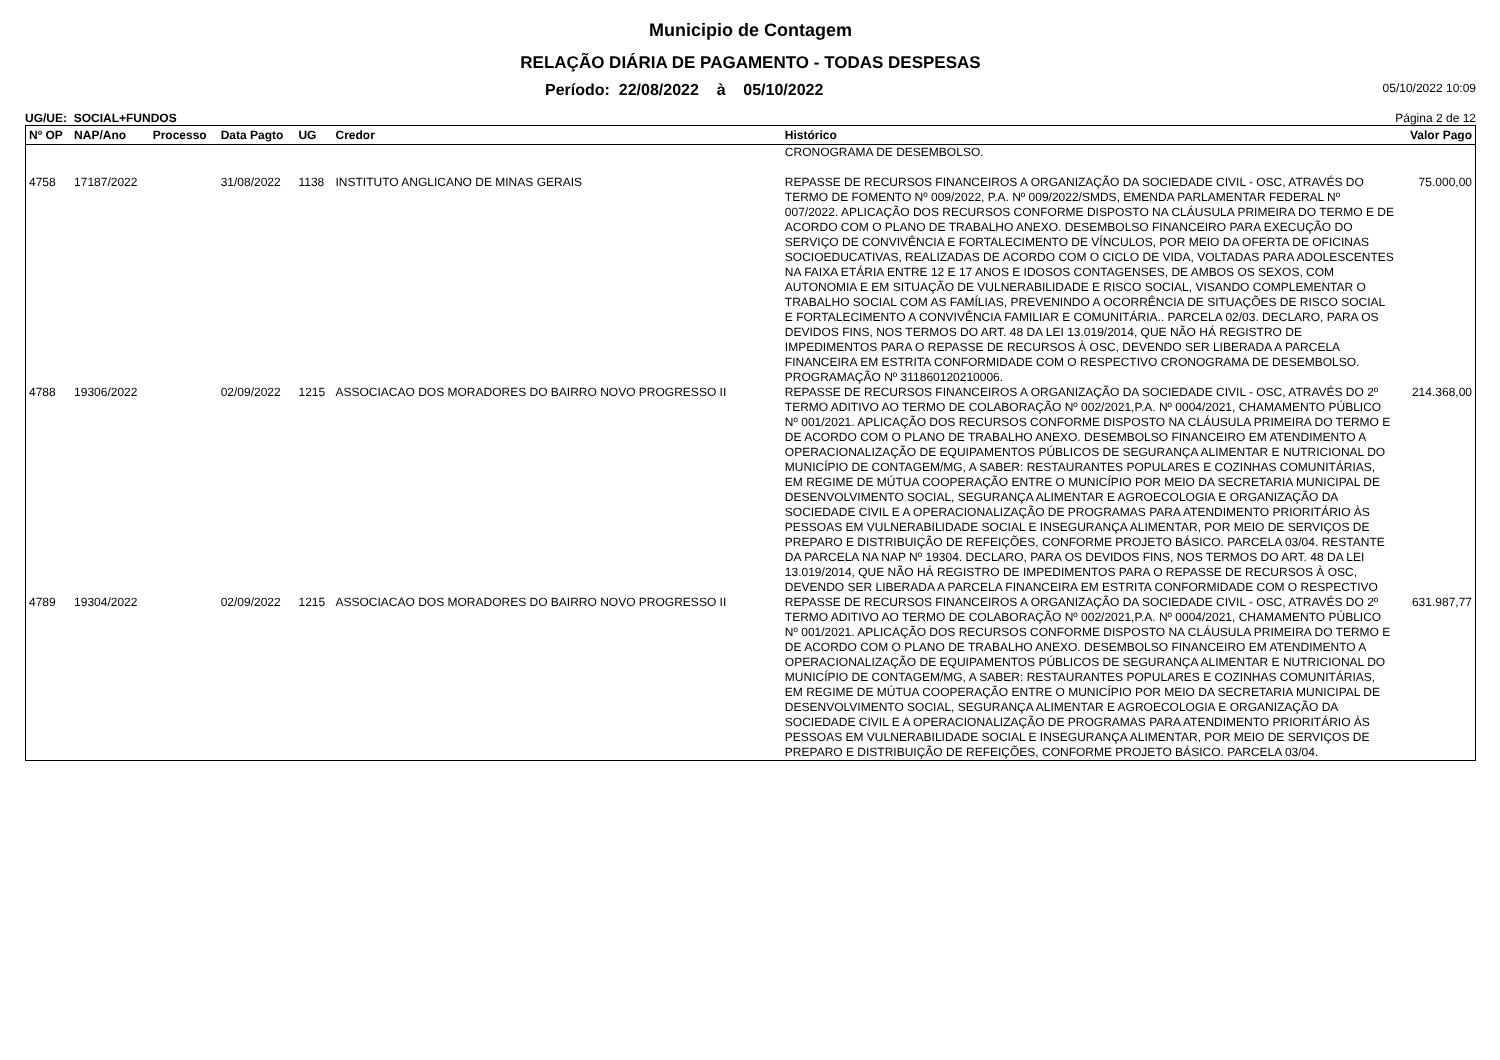Municipio de Contagem
RELAÇÃO DIÁRIA DE PAGAMENTO - TODAS DESPESAS
Período: 22/08/2022 à 05/10/2022 05/10/2022 10:09
UG/UE: SOCIAL+FUNDOS Página 2 de 12
| Nº OP | NAP/Ano | Processo | Data Pagto | UG | Credor | Histórico | Valor Pago |
| --- | --- | --- | --- | --- | --- | --- | --- |
| | | | | | | CRONOGRAMA DE DESEMBOLSO. | |
| 4758 | 17187/2022 | | 31/08/2022 | 1138 | INSTITUTO ANGLICANO DE MINAS GERAIS | REPASSE DE RECURSOS FINANCEIROS A ORGANIZAÇÃO DA SOCIEDADE CIVIL - OSC, ATRAVÉS DO TERMO DE FOMENTO Nº 009/2022, P.A. Nº 009/2022/SMDS, EMENDA PARLAMENTAR FEDERAL Nº 007/2022. APLICAÇÃO DOS RECURSOS CONFORME DISPOSTO NA CLÁUSULA PRIMEIRA DO TERMO E DE ACORDO COM O PLANO DE TRABALHO ANEXO. DESEMBOLSO FINANCEIRO PARA EXECUÇÃO DO SERVIÇO DE CONVIVÊNCIA E FORTALECIMENTO DE VÍNCULOS, POR MEIO DA OFERTA DE OFICINAS SOCIOEDUCATIVAS, REALIZADAS DE ACORDO COM O CICLO DE VIDA, VOLTADAS PARA ADOLESCENTES NA FAIXA ETÁRIA ENTRE 12 E 17 ANOS E IDOSOS CONTAGENSES, DE AMBOS OS SEXOS, COM AUTONOMIA E EM SITUAÇÃO DE VULNERABILIDADE E RISCO SOCIAL, VISANDO COMPLEMENTAR O TRABALHO SOCIAL COM AS FAMÍLIAS, PREVENINDO A OCORRÊNCIA DE SITUAÇÕES DE RISCO SOCIAL E FORTALECIMENTO A CONVIVÊNCIA FAMILIAR E COMUNITÁRIA.. PARCELA 02/03. DECLARO, PARA OS DEVIDOS FINS, NOS TERMOS DO ART. 48 DA LEI 13.019/2014, QUE NÃO HÁ REGISTRO DE IMPEDIMENTOS PARA O REPASSE DE RECURSOS À OSC, DEVENDO SER LIBERADA A PARCELA FINANCEIRA EM ESTRITA CONFORMIDADE COM O RESPECTIVO CRONOGRAMA DE DESEMBOLSO. PROGRAMAÇÃO Nº 311860120210006. | 75.000,00 |
| 4788 | 19306/2022 | | 02/09/2022 | 1215 | ASSOCIACAO DOS MORADORES DO BAIRRO NOVO PROGRESSO II | REPASSE DE RECURSOS FINANCEIROS A ORGANIZAÇÃO DA SOCIEDADE CIVIL - OSC, ATRAVÉS DO 2º TERMO ADITIVO AO TERMO DE COLABORAÇÃO Nº 002/2021,P.A. Nº 0004/2021, CHAMAMENTO PÚBLICO Nº 001/2021. APLICAÇÃO DOS RECURSOS CONFORME DISPOSTO NA CLÁUSULA PRIMEIRA DO TERMO E DE ACORDO COM O PLANO DE TRABALHO ANEXO. DESEMBOLSO FINANCEIRO EM ATENDIMENTO A OPERACIONALIZAÇÃO DE EQUIPAMENTOS PÚBLICOS DE SEGURANÇA ALIMENTAR E NUTRICIONAL DO MUNICÍPIO DE CONTAGEM/MG, A SABER: RESTAURANTES POPULARES E COZINHAS COMUNITÁRIAS, EM REGIME DE MÚTUA COOPERAÇÃO ENTRE O MUNICÍPIO POR MEIO DA SECRETARIA MUNICIPAL DE DESENVOLVIMENTO SOCIAL, SEGURANÇA ALIMENTAR E AGROECOLOGIA E ORGANIZAÇÃO DA SOCIEDADE CIVIL E A OPERACIONALIZAÇÃO DE PROGRAMAS PARA ATENDIMENTO PRIORITÁRIO ÀS PESSOAS EM VULNERABILIDADE SOCIAL E INSEGURANÇA ALIMENTAR, POR MEIO DE SERVIÇOS DE PREPARO E DISTRIBUIÇÃO DE REFEIÇÕES, CONFORME PROJETO BÁSICO. PARCELA 03/04. RESTANTE DA PARCELA NA NAP Nº 19304. DECLARO, PARA OS DEVIDOS FINS, NOS TERMOS DO ART. 48 DA LEI 13.019/2014, QUE NÃO HÁ REGISTRO DE IMPEDIMENTOS PARA O REPASSE DE RECURSOS À OSC, DEVENDO SER LIBERADA A PARCELA FINANCEIRA EM ESTRITA CONFORMIDADE COM O RESPECTIVO | 214.368,00 |
| 4789 | 19304/2022 | | 02/09/2022 | 1215 | ASSOCIACAO DOS MORADORES DO BAIRRO NOVO PROGRESSO II | REPASSE DE RECURSOS FINANCEIROS A ORGANIZAÇÃO DA SOCIEDADE CIVIL - OSC, ATRAVÉS DO 2º TERMO ADITIVO AO TERMO DE COLABORAÇÃO Nº 002/2021,P.A. Nº 0004/2021, CHAMAMENTO PÚBLICO Nº 001/2021. APLICAÇÃO DOS RECURSOS CONFORME DISPOSTO NA CLÁUSULA PRIMEIRA DO TERMO E DE ACORDO COM O PLANO DE TRABALHO ANEXO. DESEMBOLSO FINANCEIRO EM ATENDIMENTO A OPERACIONALIZAÇÃO DE EQUIPAMENTOS PÚBLICOS DE SEGURANÇA ALIMENTAR E NUTRICIONAL DO MUNICÍPIO DE CONTAGEM/MG, A SABER: RESTAURANTES POPULARES E COZINHAS COMUNITÁRIAS, EM REGIME DE MÚTUA COOPERAÇÃO ENTRE O MUNICÍPIO POR MEIO DA SECRETARIA MUNICIPAL DE DESENVOLVIMENTO SOCIAL, SEGURANÇA ALIMENTAR E AGROECOLOGIA E ORGANIZAÇÃO DA SOCIEDADE CIVIL E A OPERACIONALIZAÇÃO DE PROGRAMAS PARA ATENDIMENTO PRIORITÁRIO ÀS PESSOAS EM VULNERABILIDADE SOCIAL E INSEGURANÇA ALIMENTAR, POR MEIO DE SERVIÇOS DE PREPARO E DISTRIBUIÇÃO DE REFEIÇÕES, CONFORME PROJETO BÁSICO. PARCELA 03/04. | 631.987,77 |